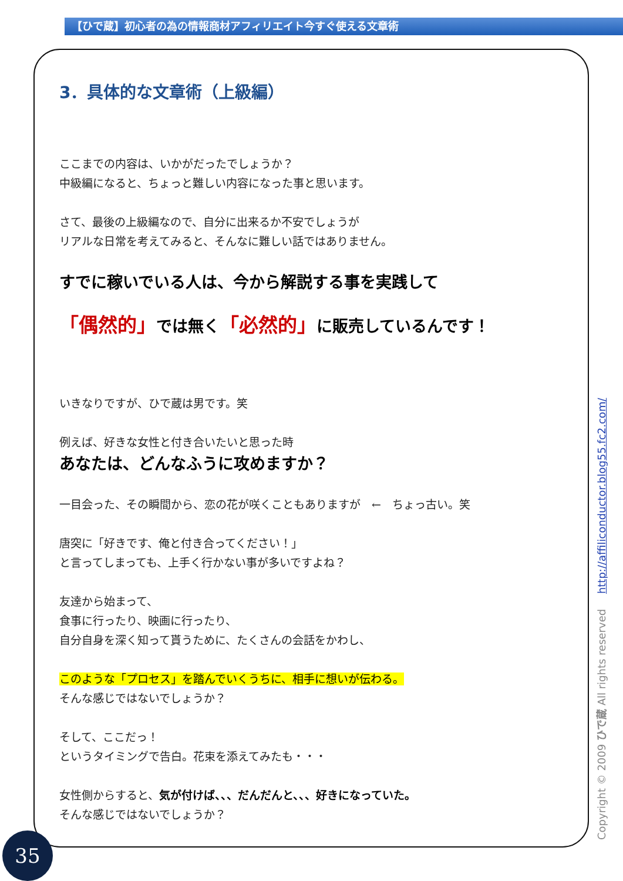【ひで蔵】初心者の為の情報商材アフィリエイト今すぐ使える文章術
3．具体的な文章術（上級編）
ここまでの内容は、いかがだったでしょうか？
中級編になると、ちょっと難しい内容になった事と思います。
さて、最後の上級編なので、自分に出来るか不安でしょうが
リアルな日常を考えてみると、そんなに難しい話ではありません。
すでに稼いでいる人は、今から解説する事を実践して
「偶然的」では無く「必然的」に販売しているんです！
いきなりですが、ひで蔵は男です。笑
例えば、好きな女性と付き合いたいと思った時
あなたは、どんなふうに攻めますか？
一目会った、その瞬間から、恋の花が咲くこともありますが　←　ちょっ古い。笑
唐突に「好きです、俺と付き合ってください！」
と言ってしまっても、上手く行かない事が多いですよね？
友達から始まって、
食事に行ったり、映画に行ったり、
自分自身を深く知って貰うために、たくさんの会話をかわし、
このような「プロセス」を踏んでいくうちに、相手に想いが伝わる。
そんな感じではないでしょうか？
そして、ここだっ！
というタイミングで告白。花束を添えてみたも・・・
女性側からすると、気が付けば、、、だんだんと、、、好きになっていた。
そんな感じではないでしょうか？
Copyright © 2009 ひで蔵 All rights reserved http://affiliconductor.blog55.fc2.com/
35